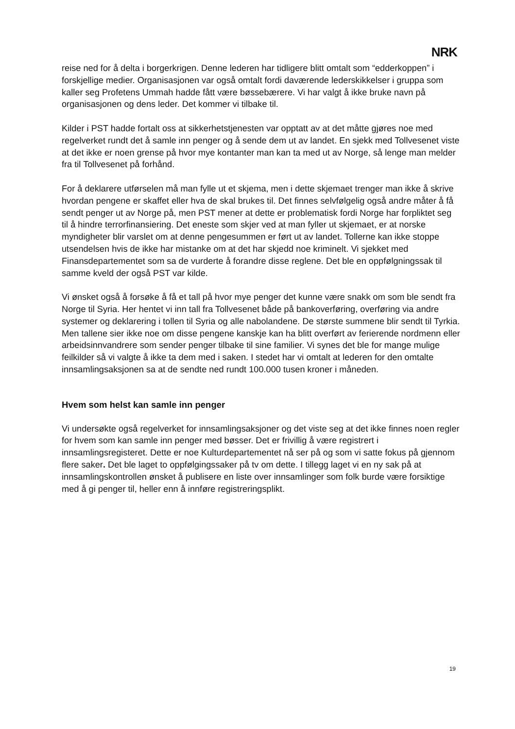NRK
reise ned for å delta i borgerkrigen. Denne lederen har tidligere blitt omtalt som “edderkoppen” i forskjellige medier. Organisasjonen var også omtalt fordi daværende lederskikkelser i gruppa som kaller seg Profetens Ummah hadde fått være bøssebærere. Vi har valgt å ikke bruke navn på organisasjonen og dens leder. Det kommer vi tilbake til.
Kilder i PST hadde fortalt oss at sikkerhetstjenesten var opptatt av at det måtte gjøres noe med regelverket rundt det å samle inn penger og å sende dem ut av landet. En sjekk med Tollvesenet viste at det ikke er noen grense på hvor mye kontanter man kan ta med ut av Norge, så lenge man melder fra til Tollvesenet på forhånd.
For å deklarere utførselen må man fylle ut et skjema, men i dette skjemaet trenger man ikke å skrive hvordan pengene er skaffet eller hva de skal brukes til. Det finnes selvfølgelig også andre måter å få sendt penger ut av Norge på, men PST mener at dette er problematisk fordi Norge har forpliktet seg til å hindre terrorfinansiering. Det eneste som skjer ved at man fyller ut skjemaet, er at norske myndigheter blir varslet om at denne pengesummen er ført ut av landet. Tollerne kan ikke stoppe utsendelsen hvis de ikke har mistanke om at det har skjedd noe kriminelt. Vi sjekket med Finansdepartementet som sa de vurderte å forandre disse reglene. Det ble en oppfølgningssak til samme kveld der også PST var kilde.
Vi ønsket også å forsøke å få et tall på hvor mye penger det kunne være snakk om som ble sendt fra Norge til Syria. Her hentet vi inn tall fra Tollvesenet både på bankoverføring, overføring via andre systemer og deklarering i tollen til Syria og alle nabolandene. De største summene blir sendt til Tyrkia. Men tallene sier ikke noe om disse pengene kanskje kan ha blitt overført av ferierende nordmenn eller arbeidsinnvandrere som sender penger tilbake til sine familier. Vi synes det ble for mange mulige feilkilder så vi valgte å ikke ta dem med i saken. I stedet har vi omtalt at lederen for den omtalte innsamlingsaksjonen sa at de sendte ned rundt 100.000 tusen kroner i måneden.
Hvem som helst kan samle inn penger
Vi undersøkte også regelverket for innsamlingsaksjoner og det viste seg at det ikke finnes noen regler for hvem som kan samle inn penger med bøsser. Det er frivillig å være registrert i innsamlingsregisteret. Dette er noe Kulturdepartementet nå ser på og som vi satte fokus på gjennom flere saker. Det ble laget to oppfølgingssaker på tv om dette. I tillegg laget vi en ny sak på at innsamlingskontrollen ønsket å publisere en liste over innsamlinger som folk burde være forsiktige med å gi penger til, heller enn å innføre registreringsplikt.
19